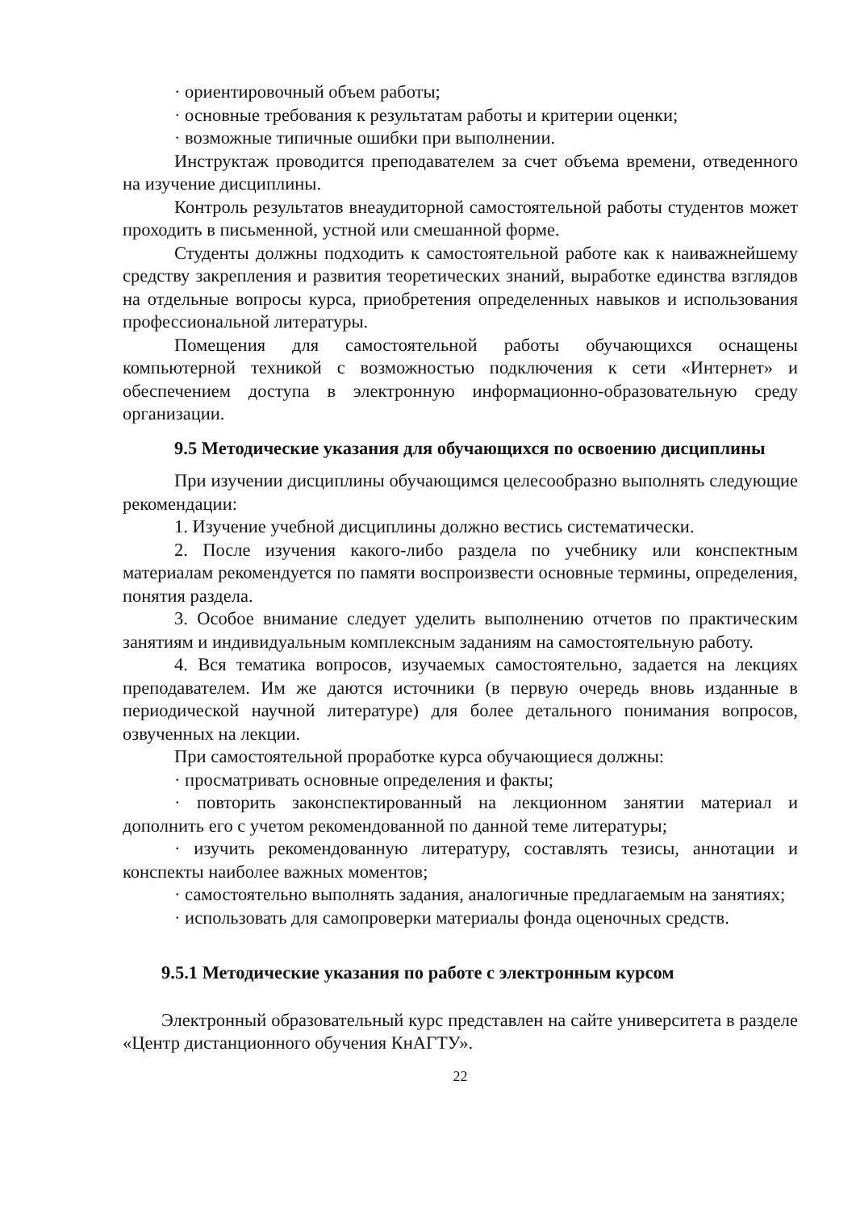· ориентировочный объем работы;
· основные требования к результатам работы и критерии оценки;
· возможные типичные ошибки при выполнении.
Инструктаж проводится преподавателем за счет объема времени, отведенного на изучение дисциплины.
Контроль результатов внеаудиторной самостоятельной работы студентов может проходить в письменной, устной или смешанной форме.
Студенты должны подходить к самостоятельной работе как к наиважнейшему средству закрепления и развития теоретических знаний, выработке единства взглядов на отдельные вопросы курса, приобретения определенных навыков и использования профессиональной литературы.
Помещения для самостоятельной работы обучающихся оснащены компьютерной техникой с возможностью подключения к сети «Интернет» и обеспечением доступа в электронную информационно-образовательную среду организации.
9.5 Методические указания для обучающихся по освоению дисциплины
При изучении дисциплины обучающимся целесообразно выполнять следующие рекомендации:
1. Изучение учебной дисциплины должно вестись систематически.
2. После изучения какого-либо раздела по учебнику или конспектным материалам рекомендуется по памяти воспроизвести основные термины, определения, понятия раздела.
3. Особое внимание следует уделить выполнению отчетов по практическим занятиям и индивидуальным комплексным заданиям на самостоятельную работу.
4. Вся тематика вопросов, изучаемых самостоятельно, задается на лекциях преподавателем. Им же даются источники (в первую очередь вновь изданные в периодической научной литературе) для более детального понимания вопросов, озвученных на лекции.
При самостоятельной проработке курса обучающиеся должны:
· просматривать основные определения и факты;
· повторить законспектированный на лекционном занятии материал и дополнить его с учетом рекомендованной по данной теме литературы;
· изучить рекомендованную литературу, составлять тезисы, аннотации и конспекты наиболее важных моментов;
· самостоятельно выполнять задания, аналогичные предлагаемым на занятиях;
· использовать для самопроверки материалы фонда оценочных средств.
9.5.1 Методические указания по работе с электронным курсом
Электронный образовательный курс представлен на сайте университета в разделе «Центр дистанционного обучения КнАГТУ».
22